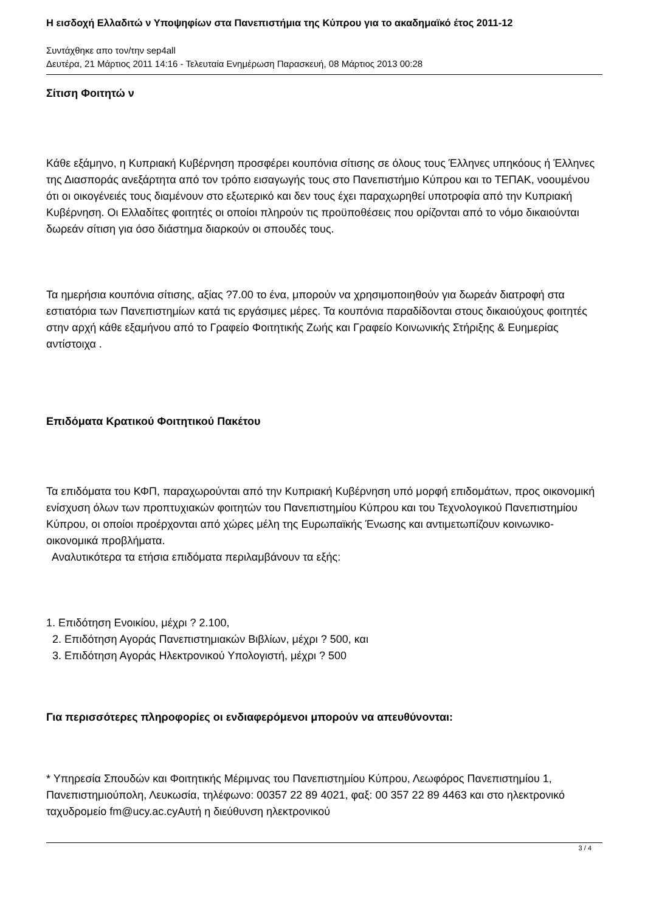Η εισδοχή Ελλαδιτώ ν Υποψηφίων στα Πανεπιστήμια της Κύπρου για το ακαδημαϊκό έτος 2011-12
Συντάχθηκε απο τον/την sep4all
Δευτέρα, 21 Μάρτιος 2011 14:16 - Τελευταία Ενημέρωση Παρασκευή, 08 Μάρτιος 2013 00:28
Σίτιση Φοιτητώ ν
Κάθε εξάμηνο, η Κυπριακή Κυβέρνηση προσφέρει κουπόνια σίτισης σε όλους τους Έλληνες υπηκόους ή Έλληνες της Διασποράς ανεξάρτητα από τον τρόπο εισαγωγής τους στο Πανεπιστήμιο Κύπρου και το ΤΕΠΑΚ, νοουμένου ότι οι οικογένειές τους διαμένουν στο εξωτερικό και δεν τους έχει παραχωρηθεί υποτροφία από την Κυπριακή Κυβέρνηση. Οι Ελλαδίτες φοιτητές οι οποίοι πληρούν τις προϋποθέσεις που ορίζονται από το νόμο δικαιούνται δωρεάν σίτιση για όσο διάστημα διαρκούν οι σπουδές τους.
Τα ημερήσια κουπόνια σίτισης, αξίας ?7.00 το ένα, μπορούν να χρησιμοποιηθούν για δωρεάν διατροφή στα εστιατόρια των Πανεπιστημίων κατά τις εργάσιμες μέρες. Τα κουπόνια παραδίδονται στους δικαιούχους φοιτητές στην αρχή κάθε εξαμήνου από το Γραφείο Φοιτητικής Ζωής και Γραφείο Κοινωνικής Στήριξης & Ευημερίας αντίστοιχα .
Επιδόματα Κρατικού Φοιτητικού Πακέτου
Τα επιδόματα του ΚΦΠ, παραχωρούνται από την Κυπριακή Κυβέρνηση υπό μορφή επιδομάτων, προς οικονομική ενίσχυση όλων των προπτυχιακών φοιτητών του Πανεπιστημίου Κύπρου και του Τεχνολογικού Πανεπιστημίου Κύπρου, οι οποίοι προέρχονται από χώρες μέλη της Ευρωπαϊκής Ένωσης και αντιμετωπίζουν κοινωνικο-οικονομικά προβλήματα.
Αναλυτικότερα τα ετήσια επιδόματα περιλαμβάνουν τα εξής:
1. Επιδότηση Ενοικίου, μέχρι ? 2.100,
2. Επιδότηση Αγοράς Πανεπιστημιακών Βιβλίων, μέχρι ? 500, και
3. Επιδότηση Αγοράς Ηλεκτρονικού Υπολογιστή, μέχρι ? 500
Για περισσότερες πληροφορίες οι ενδιαφερόμενοι μπορούν να απευθύνονται:
* Υπηρεσία Σπουδών και Φοιτητικής Μέριμνας του Πανεπιστημίου Κύπρου, Λεωφόρος Πανεπιστημίου 1, Πανεπιστημιούπολη, Λευκωσία, τηλέφωνο: 00357 22 89 4021, φαξ: 00 357 22 89 4463 και στο ηλεκτρονικό ταχυδρομείο fm@ucy.ac.cyΑυτή η διεύθυνση ηλεκτρονικού
3 / 4